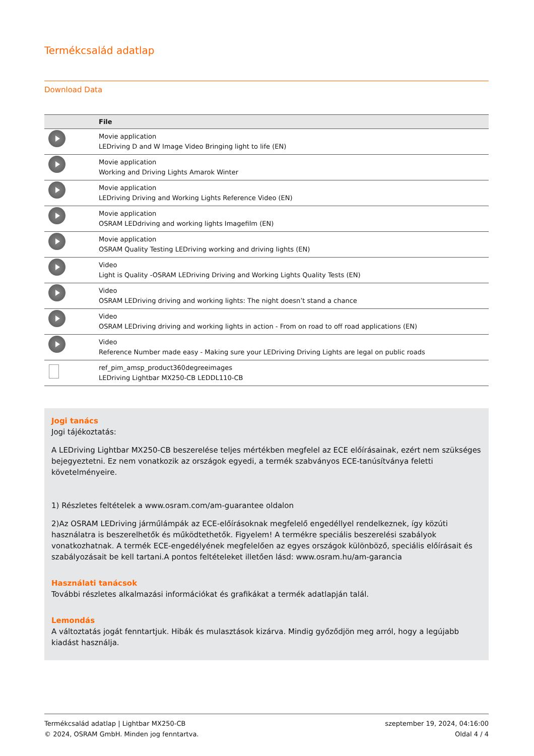Termékcsalád adatlap
Download Data
| | File |
| --- | --- |
| | Movie application LEDriving D and W Image Video Bringing light to life (EN) |
| | Movie application Working and Driving Lights Amarok Winter |
| | Movie application LEDriving Driving and Working Lights Reference Video (EN) |
| | Movie application OSRAM LEDdriving and working lights Imagefilm (EN) |
| | Movie application OSRAM Quality Testing LEDriving working and driving lights (EN) |
| | Video Light is Quality -OSRAM LEDriving Driving and Working Lights Quality Tests (EN) |
| | Video OSRAM LEDriving driving and working lights: The night doesn’t stand a chance |
| | Video OSRAM LEDriving driving and working lights in action - From on road to off road applications (EN) |
| | Video Reference Number made easy - Making sure your LEDriving Driving Lights are legal on public roads |
| | ref_pim_amsp_product360degreeimages LEDriving Lightbar MX250-CB LEDDL110-CB |
Jogi tanács
Jogi tájékoztatás:
A LEDriving Lightbar MX250-CB beszerelése teljes mértékben megfelel az ECE előírásainak, ezért nem szükséges bejegyeztetni. Ez nem vonatkozik az országok egyedi, a termék szabványos ECE-tanúsítványa feletti követelményeire.
1) Részletes feltételek a www.osram.com/am-guarantee oldalon
2)Az OSRAM LEDriving járműlámpák az ECE-előírásoknak megfelelő engedéllyel rendelkeznek, így közúti használatra is beszerelhetők és működtethetők. Figyelem! A termékre speciális beszerelési szabályok vonatkozhatnak. A termék ECE-engedélyének megfelelően az egyes országok különböző, speciális előírásait és szabályozásait be kell tartani.A pontos feltételeket illetően lásd: www.osram.hu/am-garancia
Használati tanácsok
További részletes alkalmazási információkat és grafikákat a termék adatlapján talál.
Lemondás
A változtatás jogát fenntartjuk. Hibák és mulasztások kizárva. Mindig győződjön meg arról, hogy a legújabb kiadást használja.
Termékcsalád adatlap | Lightbar MX250-CB
© 2024, OSRAM GmbH. Minden jog fenntartva.
szeptember 19, 2024, 04:16:00
Oldal 4 / 4